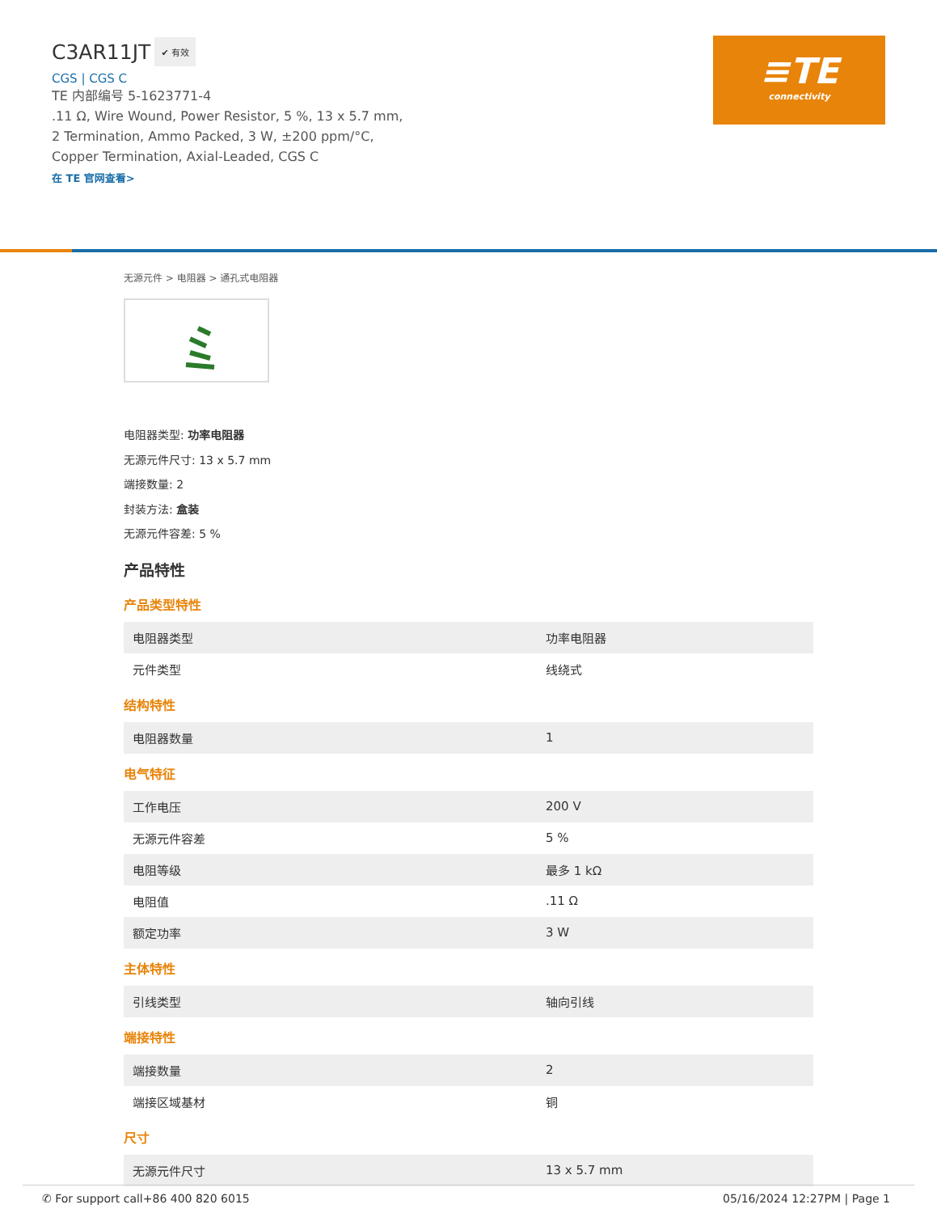C3AR11JT
✔ 有效
CGS | CGS C
TE 内部编号 5-1623771-4
.11 Ω, Wire Wound, Power Resistor, 5 %, 13 x 5.7 mm, 2 Termination, Ammo Packed, 3 W, ±200 ppm/°C, Copper Termination, Axial-Leaded, CGS C
在 TE 官网查看>
≡TE
connectivity
无源元件 > 电阻器 > 通孔式电阻器
电阻器类型: 功率电阻器
无源元件尺寸: 13 x 5.7 mm
端接数量: 2
封装方法: 盒装
无源元件容差: 5 %
产品特性
产品类型特性
| 电阻器类型 | 功率电阻器 |
| 元件类型 | 线绕式 |
结构特性
| 电阻器数量 | 1 |
电气特征
| 工作电压 | 200 V |
| 无源元件容差 | 5 % |
| 电阻等级 | 最多 1 kΩ |
| 电阻值 | .11 Ω |
| 额定功率 | 3 W |
主体特性
| 引线类型 | 轴向引线 |
端接特性
| 端接数量 | 2 |
| 端接区域基材 | 铜 |
尺寸
| 无源元件尺寸 | 13 x 5.7 mm |
✆ For support call+86 400 820 6015 05/16/2024 12:27PM | Page 1